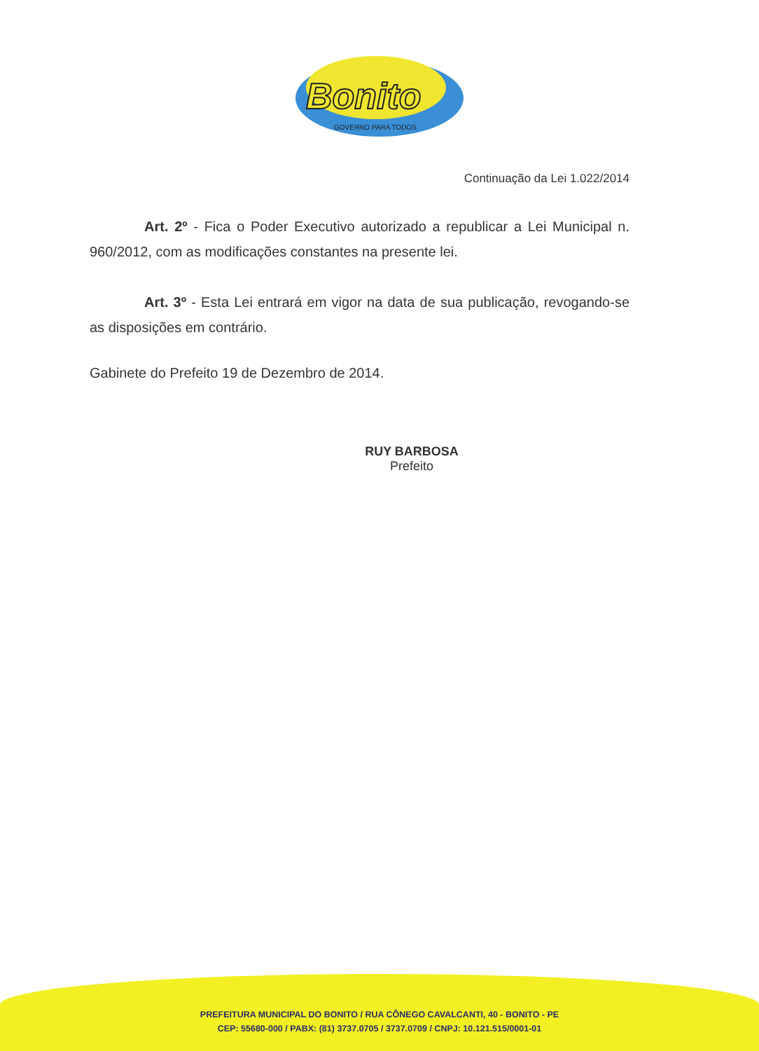Bonito
GOVERNO PARA TODOS
Continuação da Lei 1.022/2014
Art. 2º - Fica o Poder Executivo autorizado a republicar a Lei Municipal n. 960/2012, com as modificações constantes na presente lei.
Art. 3º - Esta Lei entrará em vigor na data de sua publicação, revogando-se as disposições em contrário.
Gabinete do Prefeito 19 de Dezembro de 2014.
RUY BARBOSA
Prefeito
PREFEITURA MUNICIPAL DO BONITO / RUA CÔNEGO CAVALCANTI, 40 - BONITO - PE
CEP: 55680-000 / PABX: (81) 3737.0705 / 3737.0709 / CNPJ: 10.121.515/0001-01